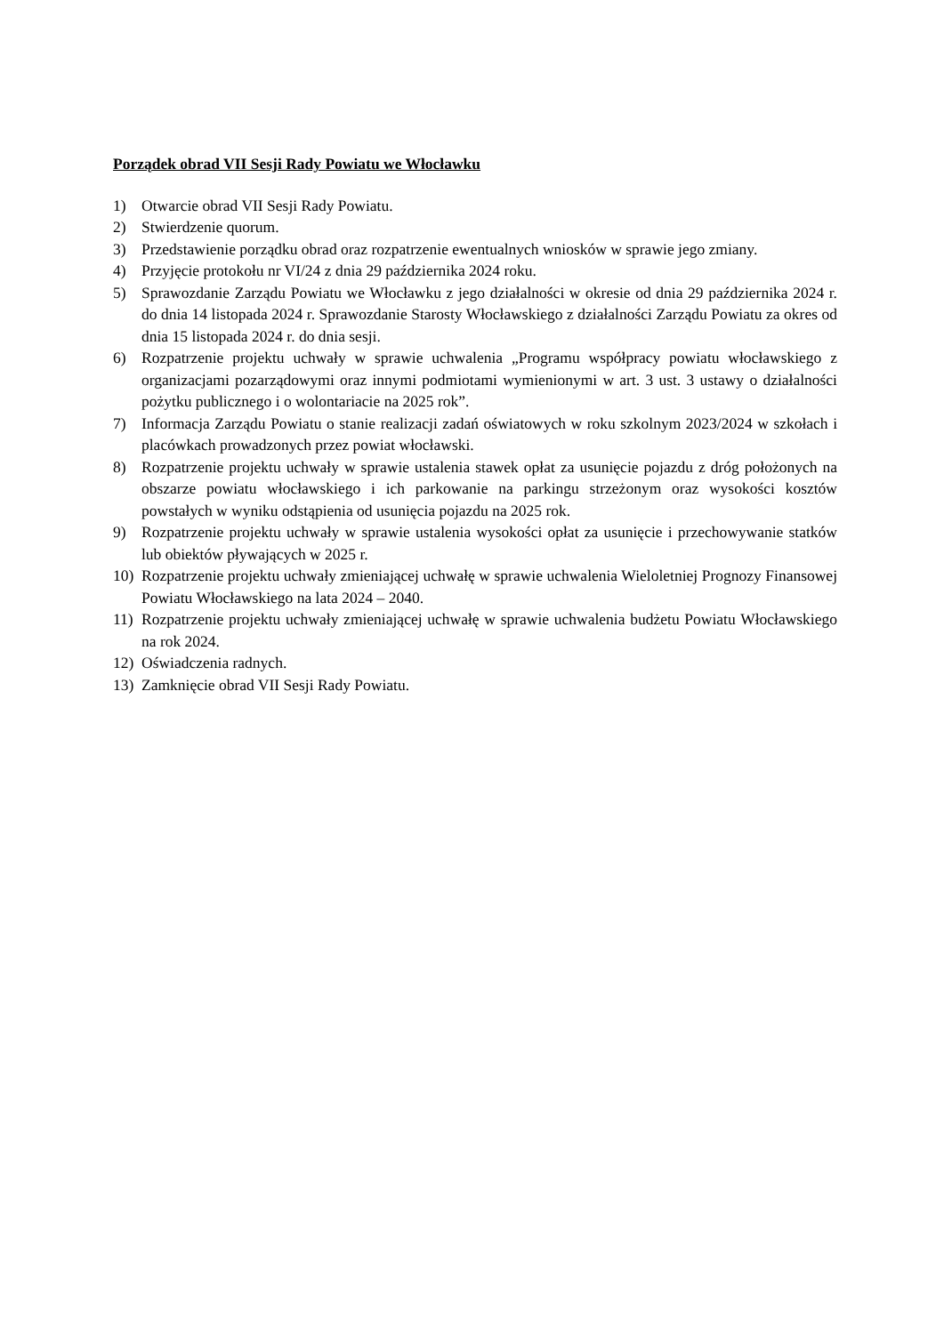Porządek obrad VII Sesji Rady Powiatu we Włocławku
1) Otwarcie obrad VII Sesji Rady Powiatu.
2) Stwierdzenie quorum.
3) Przedstawienie porządku obrad oraz rozpatrzenie ewentualnych wniosków w sprawie jego zmiany.
4) Przyjęcie protokołu nr VI/24 z dnia 29 października 2024 roku.
5) Sprawozdanie Zarządu Powiatu we Włocławku z jego działalności w okresie od dnia 29 października 2024 r. do dnia 14 listopada 2024 r. Sprawozdanie Starosty Włocławskiego z działalności Zarządu Powiatu za okres od dnia 15 listopada 2024 r. do dnia sesji.
6) Rozpatrzenie projektu uchwały w sprawie uchwalenia „Programu współpracy powiatu włocławskiego z organizacjami pozarządowymi oraz innymi podmiotami wymienionymi w art. 3 ust. 3 ustawy o działalności pożytku publicznego i o wolontariacie na 2025 rok”.
7) Informacja Zarządu Powiatu o stanie realizacji zadań oświatowych w roku szkolnym 2023/2024 w szkołach i placówkach prowadzonych przez powiat włocławski.
8) Rozpatrzenie projektu uchwały w sprawie ustalenia stawek opłat za usunięcie pojazdu z dróg położonych na obszarze powiatu włocławskiego i ich parkowanie na parkingu strzeżonym oraz wysokości kosztów powstałych w wyniku odstąpienia od usunięcia pojazdu na 2025 rok.
9) Rozpatrzenie projektu uchwały w sprawie ustalenia wysokości opłat za usunięcie i przechowywanie statków lub obiektów pływających w 2025 r.
10) Rozpatrzenie projektu uchwały zmieniającej uchwałę w sprawie uchwalenia Wieloletniej Prognozy Finansowej Powiatu Włocławskiego na lata 2024 – 2040.
11) Rozpatrzenie projektu uchwały zmieniającej uchwałę w sprawie uchwalenia budżetu Powiatu Włocławskiego na rok 2024.
12) Oświadczenia radnych.
13) Zamknięcie obrad VII Sesji Rady Powiatu.